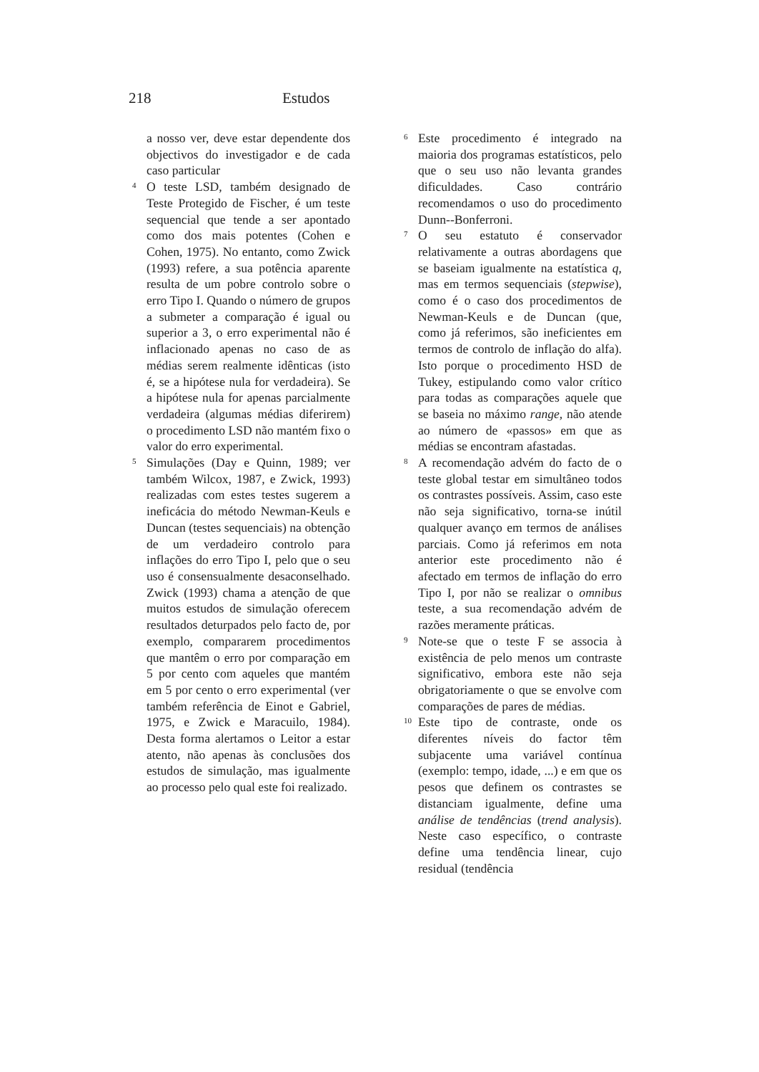218 Estudos
a nosso ver, deve estar dependente dos objectivos do investigador e de cada caso particular
<sup>4</sup> O teste LSD, também designado de Teste Protegido de Fischer, é um teste sequencial que tende a ser apontado como dos mais potentes (Cohen e Cohen, 1975). No entanto, como Zwick (1993) refere, a sua potência aparente resulta de um pobre controlo sobre o erro Tipo I. Quando o número de grupos a submeter a comparação é igual ou superior a 3, o erro experimental não é inflacionado apenas no caso de as médias serem realmente idênticas (isto é, se a hipótese nula for verdadeira). Se a hipótese nula for apenas parcialmente verdadeira (algumas médias diferirem) o procedimento LSD não mantém fixo o valor do erro experimental.
<sup>5</sup> Simulações (Day e Quinn, 1989; ver também Wilcox, 1987, e Zwick, 1993) realizadas com estes testes sugerem a ineficácia do método Newman-Keuls e Duncan (testes sequenciais) na obtenção de um verdadeiro controlo para inflações do erro Tipo I, pelo que o seu uso é consensualmente desaconselhado. Zwick (1993) chama a atenção de que muitos estudos de simulação oferecem resultados deturpados pelo facto de, por exemplo, compararem procedimentos que mantêm o erro por comparação em 5 por cento com aqueles que mantém em 5 por cento o erro experimental (ver também referência de Einot e Gabriel, 1975, e Zwick e Maracuilo, 1984). Desta forma alertamos o Leitor a estar atento, não apenas às conclusões dos estudos de simulação, mas igualmente ao processo pelo qual este foi realizado.
<sup>6</sup> Este procedimento é integrado na maioria dos programas estatísticos, pelo que o seu uso não levanta grandes dificuldades. Caso contrário recomendamos o uso do procedimento Dunn--Bonferroni.
<sup>7</sup> O seu estatuto é conservador relativamente a outras abordagens que se baseiam igualmente na estatística q, mas em termos sequenciais (stepwise), como é o caso dos procedimentos de Newman-Keuls e de Duncan (que, como já referimos, são ineficientes em termos de controlo de inflação do alfa). Isto porque o procedimento HSD de Tukey, estipulando como valor crítico para todas as comparações aquele que se baseia no máximo range, não atende ao número de «passos» em que as médias se encontram afastadas.
<sup>8</sup> A recomendação advém do facto de o teste global testar em simultâneo todos os contrastes possíveis. Assim, caso este não seja significativo, torna-se inútil qualquer avanço em termos de análises parciais. Como já referimos em nota anterior este procedimento não é afectado em termos de inflação do erro Tipo I, por não se realizar o omnibus teste, a sua recomendação advém de razões meramente práticas.
<sup>9</sup> Note-se que o teste F se associa à existência de pelo menos um contraste significativo, embora este não seja obrigatoriamente o que se envolve com comparações de pares de médias.
<sup>10</sup> Este tipo de contraste, onde os diferentes níveis do factor têm subjacente uma variável contínua (exemplo: tempo, idade, ...) e em que os pesos que definem os contrastes se distanciam igualmente, define uma análise de tendências (trend analysis). Neste caso específico, o contraste define uma tendência linear, cujo residual (tendência